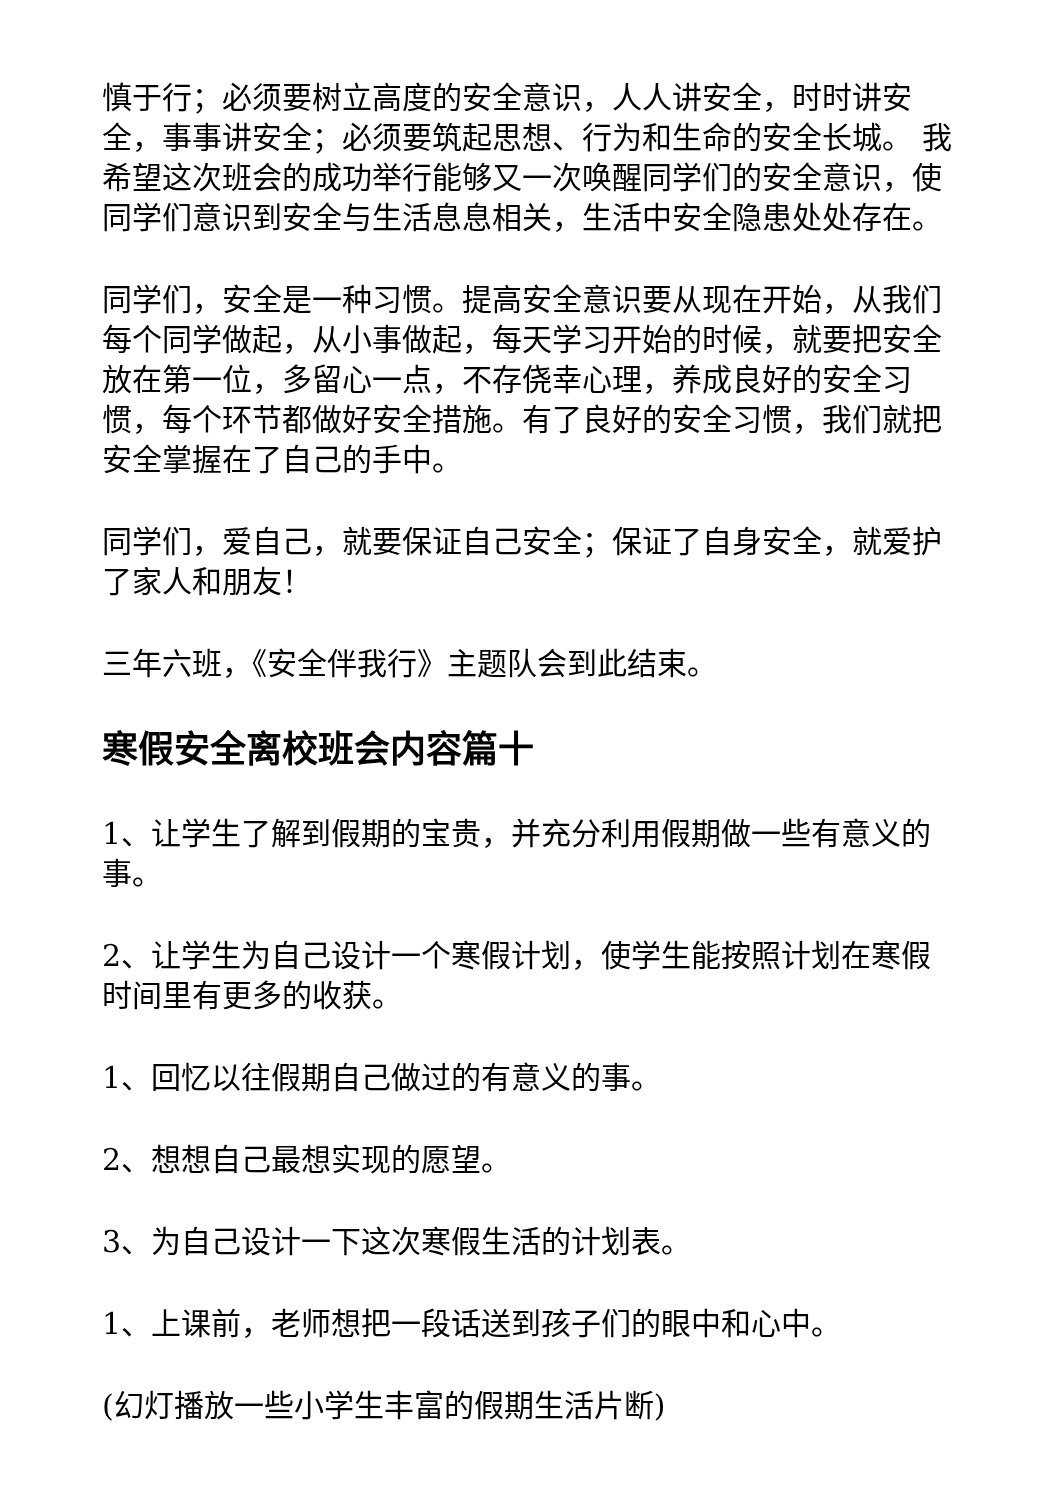慎于行；必须要树立高度的安全意识，人人讲安全，时时讲安全，事事讲安全；必须要筑起思想、行为和生命的安全长城。 我希望这次班会的成功举行能够又一次唤醒同学们的安全意识，使同学们意识到安全与生活息息相关，生活中安全隐患处处存在。
同学们，安全是一种习惯。提高安全意识要从现在开始，从我们每个同学做起，从小事做起，每天学习开始的时候，就要把安全放在第一位，多留心一点，不存侥幸心理，养成良好的安全习惯，每个环节都做好安全措施。有了良好的安全习惯，我们就把安全掌握在了自己的手中。
同学们，爱自己，就要保证自己安全；保证了自身安全，就爱护了家人和朋友！
三年六班，《安全伴我行》主题队会到此结束。
寒假安全离校班会内容篇十
1、让学生了解到假期的宝贵，并充分利用假期做一些有意义的事。
2、让学生为自己设计一个寒假计划，使学生能按照计划在寒假时间里有更多的收获。
1、回忆以往假期自己做过的有意义的事。
2、想想自己最想实现的愿望。
3、为自己设计一下这次寒假生活的计划表。
1、上课前，老师想把一段话送到孩子们的眼中和心中。
(幻灯播放一些小学生丰富的假期生活片断)